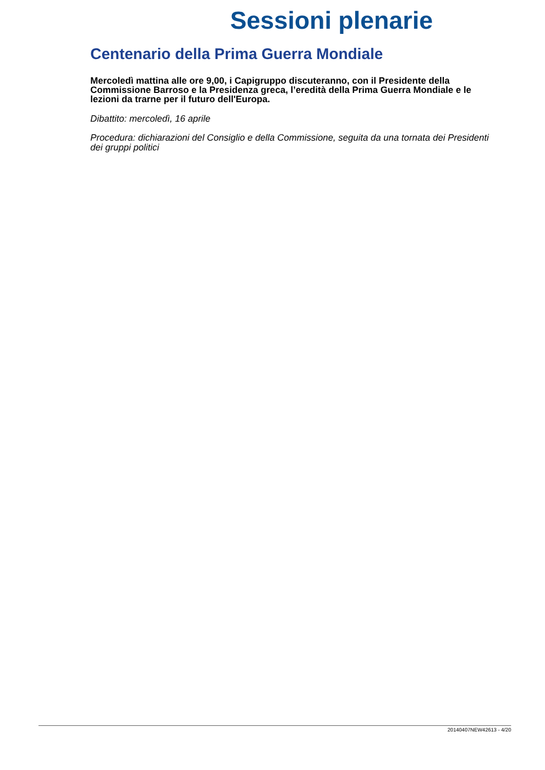Sessioni plenarie
Centenario della Prima Guerra Mondiale
Mercoledì mattina alle ore 9,00, i Capigruppo discuteranno, con il Presidente della Commissione Barroso e la Presidenza greca, l’eredità della Prima Guerra Mondiale e le lezioni da trarne per il futuro dell'Europa.
Dibattito: mercoledì, 16 aprile
Procedura: dichiarazioni del Consiglio e della Commissione, seguita da una tornata dei Presidenti dei gruppi politici
20140407NEW42613 - 4/20